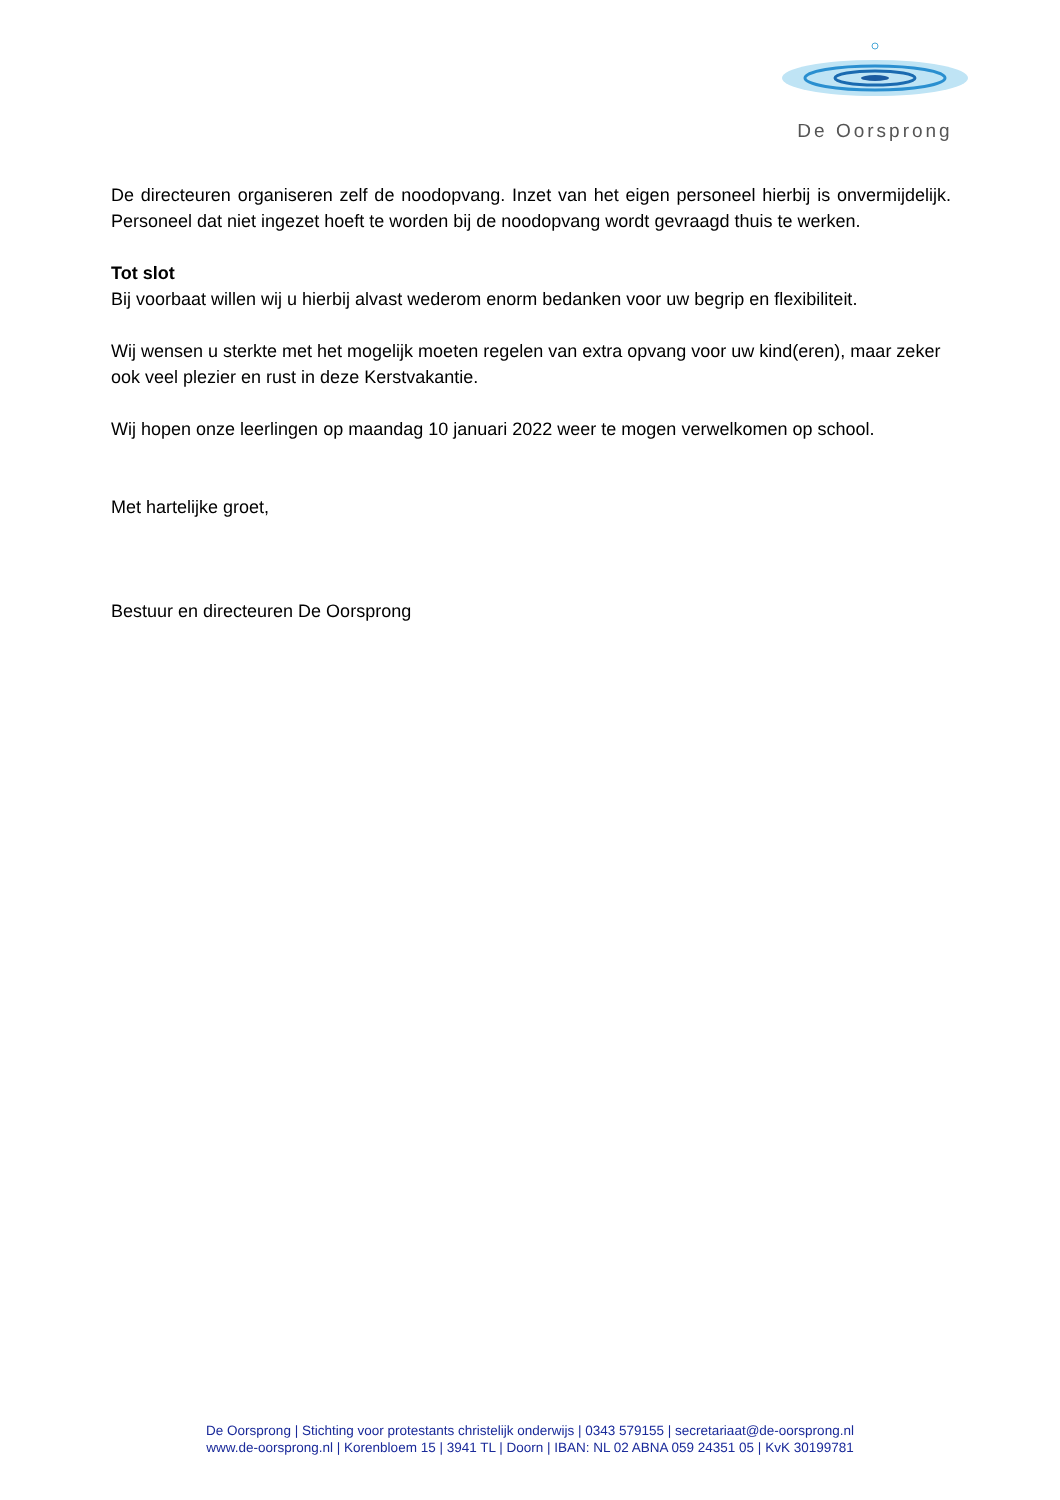De Oorsprong
De directeuren organiseren zelf de noodopvang. Inzet van het eigen personeel hierbij is onvermijdelijk. Personeel dat niet ingezet hoeft te worden bij de noodopvang wordt gevraagd thuis te werken.
Tot slot
Bij voorbaat willen wij u hierbij alvast wederom enorm bedanken voor uw begrip en flexibiliteit.
Wij wensen u sterkte met het mogelijk moeten regelen van extra opvang voor uw kind(eren), maar zeker ook veel plezier en rust in deze Kerstvakantie.
Wij hopen onze leerlingen op maandag 10 januari 2022 weer te mogen verwelkomen op school.
Met hartelijke groet,
Bestuur en directeuren De Oorsprong
De Oorsprong | Stichting voor protestants christelijk onderwijs | 0343 579155 | secretariaat@de-oorsprong.nl
www.de-oorsprong.nl | Korenbloem 15 | 3941 TL | Doorn | IBAN: NL 02 ABNA 059 24351 05 | KvK 30199781